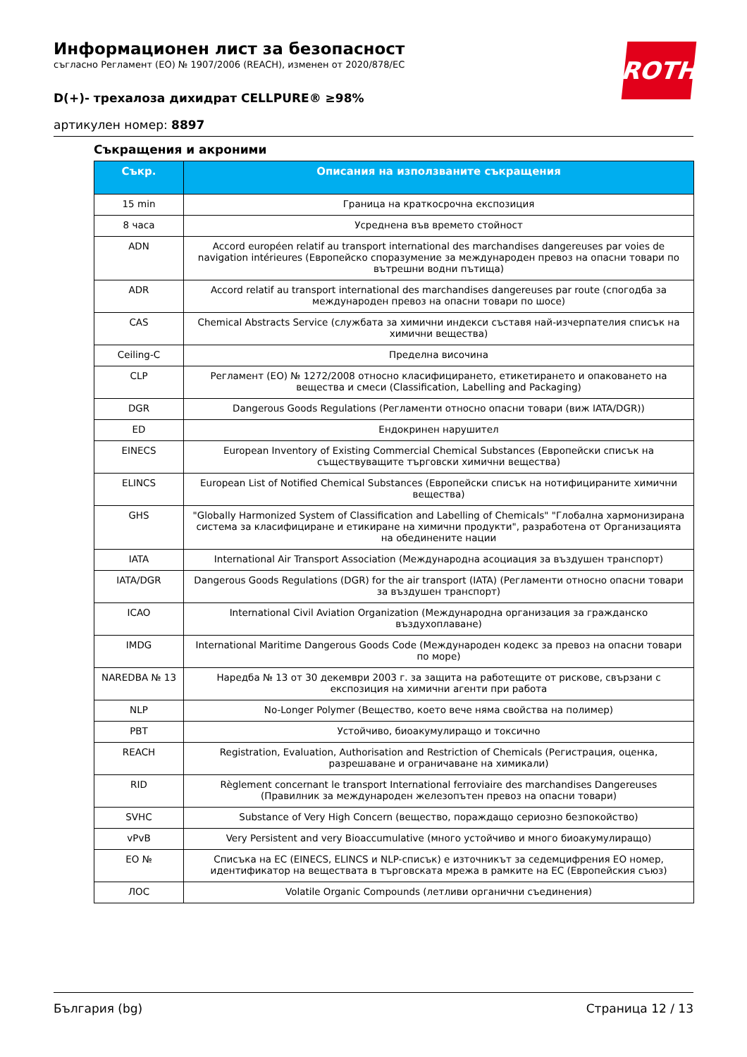ROTH
Информационен лист за безопасност
съгласно Регламент (ЕО) № 1907/2006 (REACH), изменен от 2020/878/ЕС
D(+)- трехалоза дихидрат CELLPURE® ≥98%
артикулен номер: 8897
Съкращения и акроними
| Съкр. | Описания на използваните съкращения |
| --- | --- |
| 15 min | Граница на краткосрочна експозиция |
| 8 часа | Усреднена във времето стойност |
| ADN | Accord européen relatif au transport international des marchandises dangereuses par voies de navigation intérieures (Европейско споразумение за международен превоз на опасни товари по вътрешни водни пътища) |
| ADR | Accord relatif au transport international des marchandises dangereuses par route (спогодба за международен превоз на опасни товари по шосе) |
| CAS | Chemical Abstracts Service (службата за химични индекси съставя най-изчерпателия списък на химични вещества) |
| Ceiling-C | Пределна височина |
| CLP | Регламент (ЕО) № 1272/2008 относно класифицирането, етикетирането и опаковането на вещества и смеси (Classification, Labelling and Packaging) |
| DGR | Dangerous Goods Regulations (Регламенти относно опасни товари (виж IATA/DGR)) |
| ED | Ендокринен нарушител |
| EINECS | European Inventory of Existing Commercial Chemical Substances (Европейски списък на съществуващите търговски химични вещества) |
| ELINCS | European List of Notified Chemical Substances (Европейски списък на нотифицираните химични вещества) |
| GHS | "Globally Harmonized System of Classification and Labelling of Chemicals" "Глобална хармонизирана система за класифициране и етикиране на химични продукти", разработена от Организацията на обединените нации |
| IATA | International Air Transport Association (Международна асоциация за въздушен транспорт) |
| IATA/DGR | Dangerous Goods Regulations (DGR) for the air transport (IATA) (Регламенти относно опасни товари за въздушен транспорт) |
| ICAO | International Civil Aviation Organization (Международна организация за гражданско въздухоплаване) |
| IMDG | International Maritime Dangerous Goods Code (Международен кодекс за превоз на опасни товари по море) |
| NAREDBA № 13 | Наредба № 13 от 30 декември 2003 г. за защита на работещите от рискове, свързани с експозиция на химични агенти при работа |
| NLP | No-Longer Polymer (Вещество, което вече няма свойства на полимер) |
| PBT | Устойчиво, биоакумулиращо и токсично |
| REACH | Registration, Evaluation, Authorisation and Restriction of Chemicals (Регистрация, оценка, разрешаване и ограничаване на химикали) |
| RID | Règlement concernant le transport International ferroviaire des marchandises Dangereuses (Правилник за международен железопътен превоз на опасни товари) |
| SVHC | Substance of Very High Concern (вещество, пораждащо сериозно безпокойство) |
| vPvB | Very Persistent and very Bioaccumulative (много устойчиво и много биоакумулиращо) |
| ЕО № | Списъка на ЕС (EINECS, ELINCS и NLP-списък) е източникът за седемцифрения ЕО номер, идентификатор на веществата в търговската мрежа в рамките на ЕС (Европейския съюз) |
| ЛОС | Volatile Organic Compounds (летливи органични съединения) |
България (bg) Страница 12 / 13